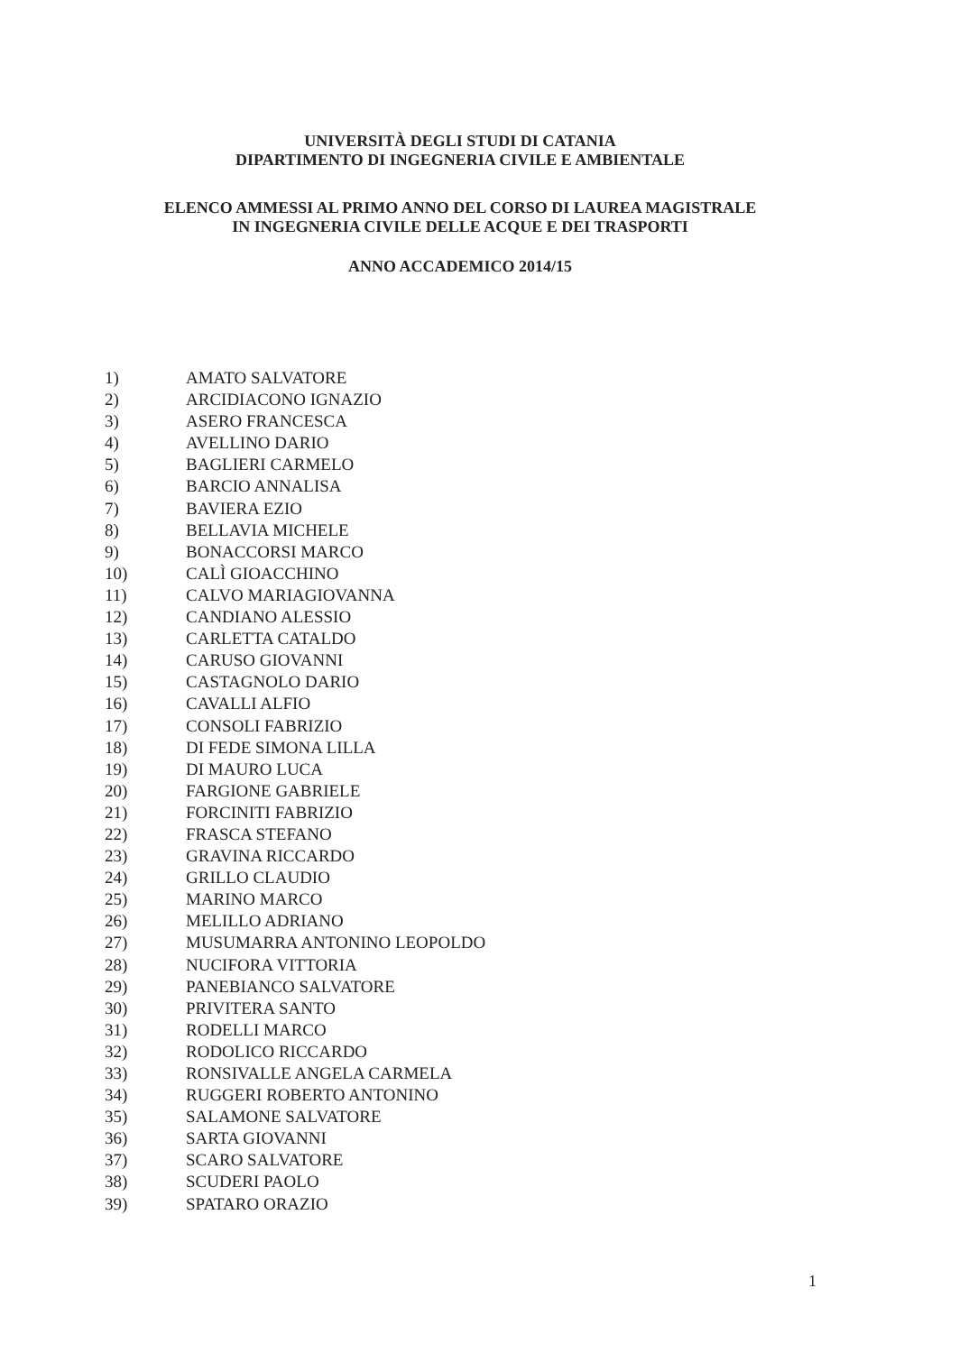UNIVERSITÀ DEGLI STUDI DI CATANIA
DIPARTIMENTO DI INGEGNERIA CIVILE E AMBIENTALE
ELENCO AMMESSI AL PRIMO ANNO DEL CORSO DI LAUREA MAGISTRALE
IN INGEGNERIA CIVILE DELLE ACQUE E DEI TRASPORTI
ANNO ACCADEMICO 2014/15
1) AMATO SALVATORE
2) ARCIDIACONO IGNAZIO
3) ASERO FRANCESCA
4) AVELLINO DARIO
5) BAGLIERI CARMELO
6) BARCIO ANNALISA
7) BAVIERA EZIO
8) BELLAVIA MICHELE
9) BONACCORSI MARCO
10) CALÌ GIOACCHINO
11) CALVO MARIAGIOVANNA
12) CANDIANO ALESSIO
13) CARLETTA CATALDO
14) CARUSO GIOVANNI
15) CASTAGNOLO DARIO
16) CAVALLI ALFIO
17) CONSOLI FABRIZIO
18) DI FEDE SIMONA LILLA
19) DI MAURO LUCA
20) FARGIONE GABRIELE
21) FORCINITI FABRIZIO
22) FRASCA STEFANO
23) GRAVINA RICCARDO
24) GRILLO CLAUDIO
25) MARINO MARCO
26) MELILLO ADRIANO
27) MUSUMARRA ANTONINO LEOPOLDO
28) NUCIFORA VITTORIA
29) PANEBIANCO SALVATORE
30) PRIVITERA SANTO
31) RODELLI MARCO
32) RODOLICO RICCARDO
33) RONSIVALLE ANGELA CARMELA
34) RUGGERI ROBERTO ANTONINO
35) SALAMONE SALVATORE
36) SARTA GIOVANNI
37) SCARO SALVATORE
38) SCUDERI PAOLO
39) SPATARO ORAZIO
1